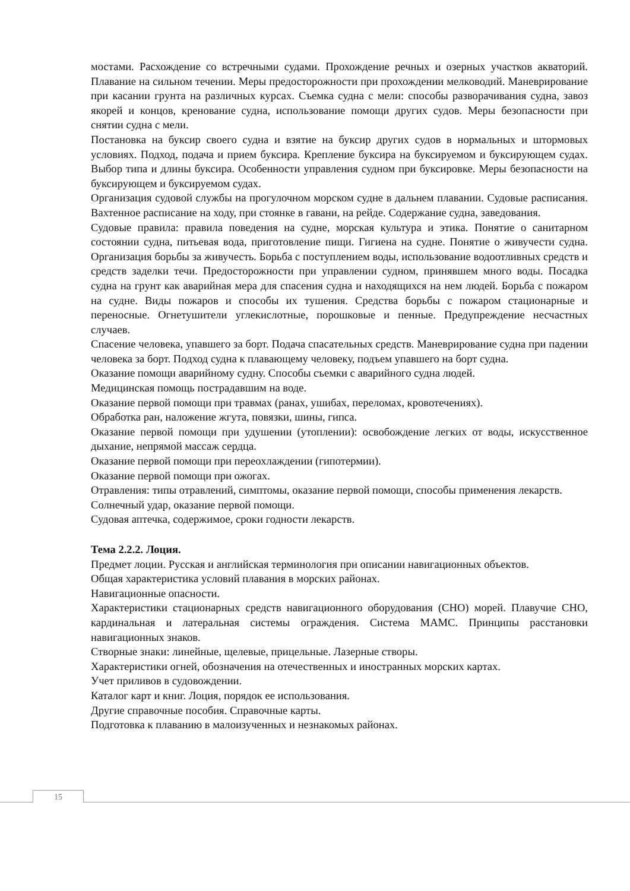мостами. Расхождение со встречными судами. Прохождение речных и озерных участков акваторий. Плавание на сильном течении. Меры предосторожности при прохождении мелководий. Маневрирование при касании грунта на различных курсах. Съемка судна с мели: способы разворачивания судна, завоз якорей и концов, кренование судна, использование помощи других судов. Меры безопасности при снятии судна с мели.
Постановка на буксир своего судна и взятие на буксир других судов в нормальных и штормовых условиях. Подход, подача и прием буксира. Крепление буксира на буксируемом и буксирующем судах. Выбор типа и длины буксира. Особенности управления судном при буксировке. Меры безопасности на буксирующем и буксируемом судах.
Организация судовой службы на прогулочном морском судне в дальнем плавании. Судовые расписания. Вахтенное расписание на ходу, при стоянке в гавани, на рейде. Содержание судна, заведования.
Судовые правила: правила поведения на судне, морская культура и этика. Понятие о санитарном состоянии судна, питьевая вода, приготовление пищи. Гигиена на судне. Понятие о живучести судна. Организация борьбы за живучесть. Борьба с поступлением воды, использование водоотливных средств и средств заделки течи. Предосторожности при управлении судном, принявшем много воды. Посадка судна на грунт как аварийная мера для спасения судна и находящихся на нем людей. Борьба с пожаром на судне. Виды пожаров и способы их тушения. Средства борьбы с пожаром стационарные и переносные. Огнетушители углекислотные, порошковые и пенные. Предупреждение несчастных случаев.
Спасение человека, упавшего за борт. Подача спасательных средств. Маневрирование судна при падении человека за борт. Подход судна к плавающему человеку, подъем упавшего на борт судна.
Оказание помощи аварийному судну. Способы съемки с аварийного судна людей.
Медицинская помощь пострадавшим на воде.
Оказание первой помощи при травмах (ранах, ушибах, переломах, кровотечениях).
Обработка ран, наложение жгута, повязки, шины, гипса.
Оказание первой помощи при удушении (утоплении): освобождение легких от воды, искусственное дыхание, непрямой массаж сердца.
Оказание первой помощи при переохлаждении (гипотермии).
Оказание первой помощи при ожогах.
Отравления: типы отравлений, симптомы, оказание первой помощи, способы применения лекарств.
Солнечный удар, оказание первой помощи.
Судовая аптечка, содержимое, сроки годности лекарств.
Тема 2.2.2. Лоция.
Предмет лоции. Русская и английская терминология при описании навигационных объектов.
Общая характеристика условий плавания в морских районах.
Навигационные опасности.
Характеристики стационарных средств навигационного оборудования (СНО) морей. Плавучие СНО, кардинальная и латеральная системы ограждения. Система МАМС. Принципы расстановки навигационных знаков.
Створные знаки: линейные, щелевые, прицельные. Лазерные створы.
Характеристики огней, обозначения на отечественных и иностранных морских картах.
Учет приливов в судовождении.
Каталог карт и книг. Лоция, порядок ее использования.
Другие справочные пособия. Справочные карты.
Подготовка к плаванию в малоизученных и незнакомых районах.
15